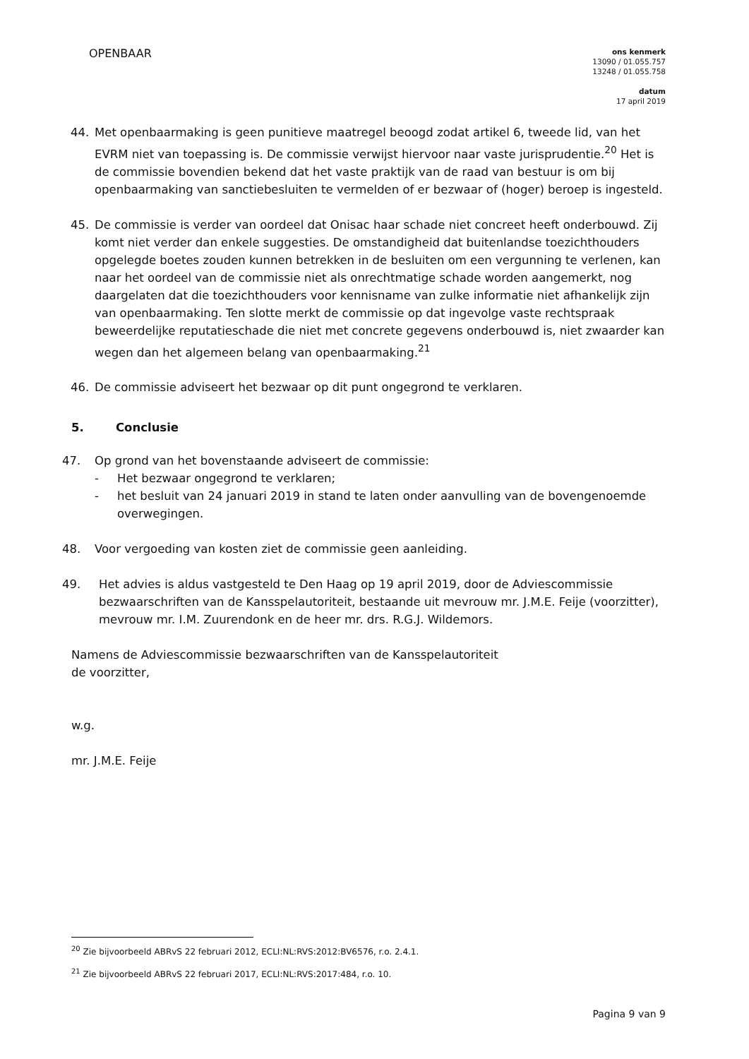OPENBAAR
ons kenmerk
13090 / 01.055.757
13248 / 01.055.758
datum
17 april 2019
44. Met openbaarmaking is geen punitieve maatregel beoogd zodat artikel 6, tweede lid, van het EVRM niet van toepassing is. De commissie verwijst hiervoor naar vaste jurisprudentie.<sup>20</sup> Het is de commissie bovendien bekend dat het vaste praktijk van de raad van bestuur is om bij openbaarmaking van sanctiebesluiten te vermelden of er bezwaar of (hoger) beroep is ingesteld.
45. De commissie is verder van oordeel dat Onisac haar schade niet concreet heeft onderbouwd. Zij komt niet verder dan enkele suggesties. De omstandigheid dat buitenlandse toezichthouders opgelegde boetes zouden kunnen betrekken in de besluiten om een vergunning te verlenen, kan naar het oordeel van de commissie niet als onrechtmatige schade worden aangemerkt, nog daargelaten dat die toezichthouders voor kennisname van zulke informatie niet afhankelijk zijn van openbaarmaking. Ten slotte merkt de commissie op dat ingevolge vaste rechtspraak beweerdelijke reputatieschade die niet met concrete gegevens onderbouwd is, niet zwaarder kan wegen dan het algemeen belang van openbaarmaking.<sup>21</sup>
46. De commissie adviseert het bezwaar op dit punt ongegrond te verklaren.
5. Conclusie
47. Op grond van het bovenstaande adviseert de commissie:
- Het bezwaar ongegrond te verklaren;
- het besluit van 24 januari 2019 in stand te laten onder aanvulling van de bovengenoemde overwegingen.
48. Voor vergoeding van kosten ziet de commissie geen aanleiding.
49. Het advies is aldus vastgesteld te Den Haag op 19 april 2019, door de Adviescommissie bezwaarschriften van de Kansspelautoriteit, bestaande uit mevrouw mr. J.M.E. Feije (voorzitter), mevrouw mr. I.M. Zuurendonk en de heer mr. drs. R.G.J. Wildemors.
Namens de Adviescommissie bezwaarschriften van de Kansspelautoriteit
de voorzitter,
w.g.
mr. J.M.E. Feije
<sup>20</sup> Zie bijvoorbeeld ABRvS 22 februari 2012, ECLI:NL:RVS:2012:BV6576, r.o. 2.4.1.
<sup>21</sup> Zie bijvoorbeeld ABRvS 22 februari 2017, ECLI:NL:RVS:2017:484, r.o. 10.
Pagina 9 van 9